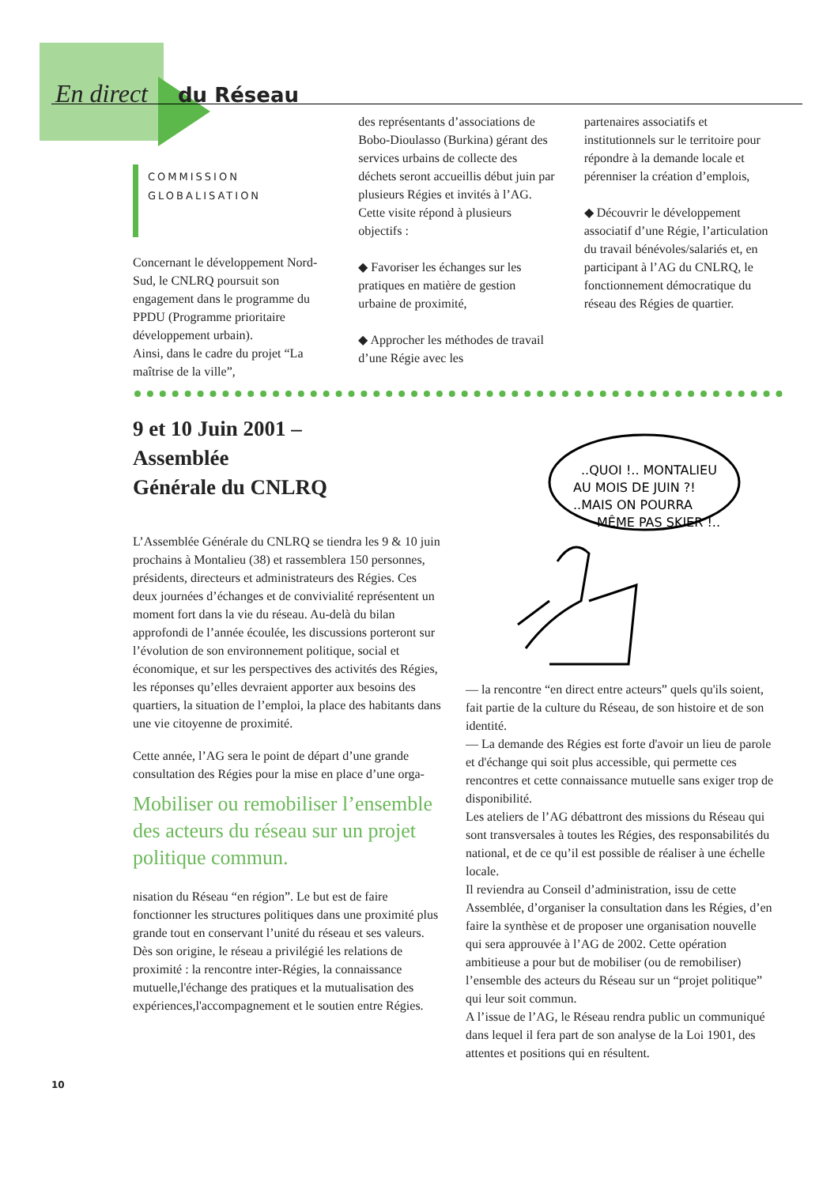En direct du Réseau
COMMISSION
GLOBALISATION
Concernant le développement Nord-Sud, le CNLRQ poursuit son engagement dans le programme du PPDU (Programme prioritaire développement urbain).
Ainsi, dans le cadre du projet “La maîtrise de la ville”,
des représentants d’associations de Bobo-Dioulasso (Burkina) gérant des services urbains de collecte des déchets seront accueillis début juin par plusieurs Régies et invités à l’AG. Cette visite répond à plusieurs objectifs :
◆ Favoriser les échanges sur les pratiques en matière de gestion urbaine de proximité,
◆ Approcher les méthodes de travail d’une Régie avec les
partenaires associatifs et institutionnels sur le territoire pour répondre à la demande locale et pérenniser la création d’emplois,
◆ Découvrir le développement associatif d’une Régie, l’articulation du travail bénévoles/salariés et, en participant à l’AG du CNLRQ, le fonctionnement démocratique du réseau des Régies de quartier.
9 et 10 Juin 2001 –
Assemblée
Générale du CNLRQ
L’Assemblée Générale du CNLRQ se tiendra les 9 & 10 juin prochains à Montalieu (38) et rassemblera 150 personnes, présidents, directeurs et administrateurs des Régies. Ces deux journées d’échanges et de convivialité représentent un moment fort dans la vie du réseau. Au-delà du bilan approfondi de l’année écoulée, les discussions porteront sur l’évolution de son environnement politique, social et économique, et sur les perspectives des activités des Régies, les réponses qu’elles devraient apporter aux besoins des quartiers, la situation de l’emploi, la place des habitants dans une vie citoyenne de proximité.
Cette année, l’AG sera le point de départ d’une grande consultation des Régies pour la mise en place d’une orga-
Mobiliser ou remobiliser l’ensemble des acteurs du réseau sur un projet politique commun.
nisation du Réseau “en région”. Le but est de faire fonctionner les structures politiques dans une proximité plus grande tout en conservant l’unité du réseau et ses valeurs. Dès son origine, le réseau a privilégié les relations de proximité : la rencontre inter-Régies, la connaissance mutuelle,l'échange des pratiques et la mutualisation des expériences,l'accompagnement et le soutien entre Régies.
..QUOI !.. MONTALIEU
AU MOIS DE JUIN ?!
..MAIS ON POURRA
MÊME PAS SKIER !..
— la rencontre “en direct entre acteurs” quels qu'ils soient, fait partie de la culture du Réseau, de son histoire et de son identité.
— La demande des Régies est forte d'avoir un lieu de parole et d'échange qui soit plus accessible, qui permette ces rencontres et cette connaissance mutuelle sans exiger trop de disponibilité.
Les ateliers de l’AG débattront des missions du Réseau qui sont transversales à toutes les Régies, des responsabilités du national, et de ce qu’il est possible de réaliser à une échelle locale.
Il reviendra au Conseil d’administration, issu de cette Assemblée, d’organiser la consultation dans les Régies, d’en faire la synthèse et de proposer une organisation nouvelle qui sera approuvée à l’AG de 2002. Cette opération ambitieuse a pour but de mobiliser (ou de remobiliser) l’ensemble des acteurs du Réseau sur un “projet politique” qui leur soit commun.
A l’issue de l’AG, le Réseau rendra public un communiqué dans lequel il fera part de son analyse de la Loi 1901, des attentes et positions qui en résultent.
10